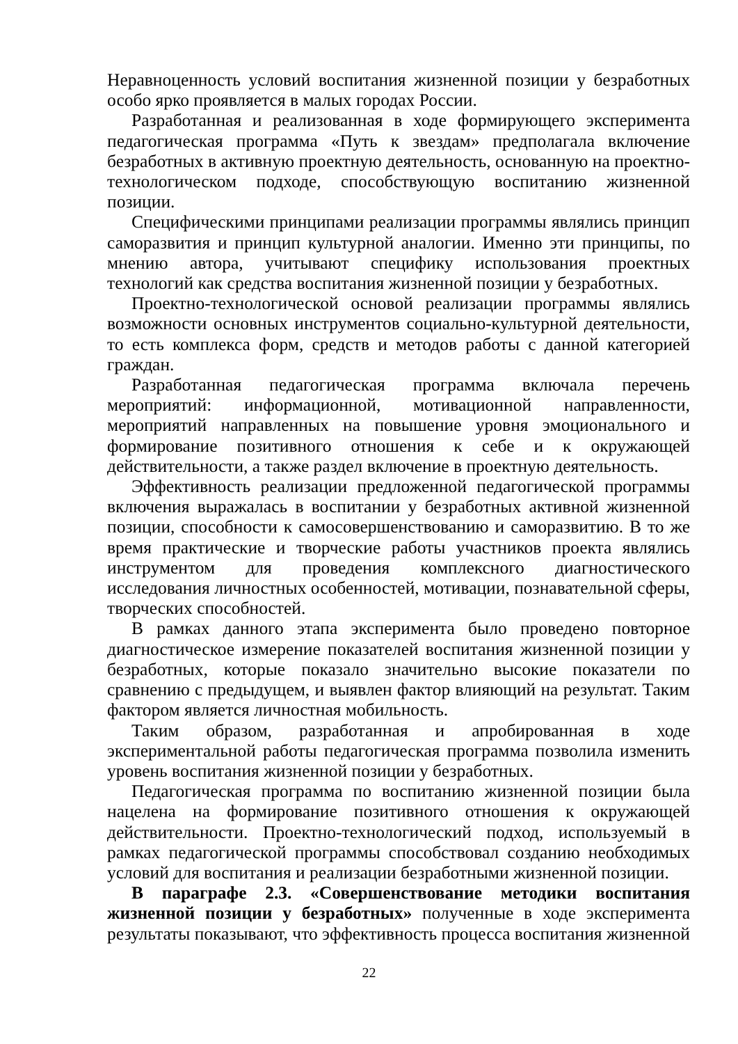Неравноценность условий воспитания жизненной позиции у безработных особо ярко проявляется в малых городах России.
Разработанная и реализованная в ходе формирующего эксперимента педагогическая программа «Путь к звездам» предполагала включение безработных в активную проектную деятельность, основанную на проектно-технологическом подходе, способствующую воспитанию жизненной позиции.
Специфическими принципами реализации программы являлись принцип саморазвития и принцип культурной аналогии. Именно эти принципы, по мнению автора, учитывают специфику использования проектных технологий как средства воспитания жизненной позиции у безработных.
Проектно-технологической основой реализации программы являлись возможности основных инструментов социально-культурной деятельности, то есть комплекса форм, средств и методов работы с данной категорией граждан.
Разработанная педагогическая программа включала перечень мероприятий: информационной, мотивационной направленности, мероприятий направленных на повышение уровня эмоционального и формирование позитивного отношения к себе и к окружающей действительности, а также раздел включение в проектную деятельность.
Эффективность реализации предложенной педагогической программы включения выражалась в воспитании у безработных активной жизненной позиции, способности к самосовершенствованию и саморазвитию. В то же время практические и творческие работы участников проекта являлись инструментом для проведения комплексного диагностического исследования личностных особенностей, мотивации, познавательной сферы, творческих способностей.
В рамках данного этапа эксперимента было проведено повторное диагностическое измерение показателей воспитания жизненной позиции у безработных, которые показало значительно высокие показатели по сравнению с предыдущем, и выявлен фактор влияющий на результат. Таким фактором является личностная мобильность.
Таким образом, разработанная и апробированная в ходе экспериментальной работы педагогическая программа позволила изменить уровень воспитания жизненной позиции у безработных.
Педагогическая программа по воспитанию жизненной позиции была нацелена на формирование позитивного отношения к окружающей действительности. Проектно-технологический подход, используемый в рамках педагогической программы способствовал созданию необходимых условий для воспитания и реализации безработными жизненной позиции.
В параграфе 2.3. «Совершенствование методики воспитания жизненной позиции у безработных» полученные в ходе эксперимента результаты показывают, что эффективность процесса воспитания жизненной
22